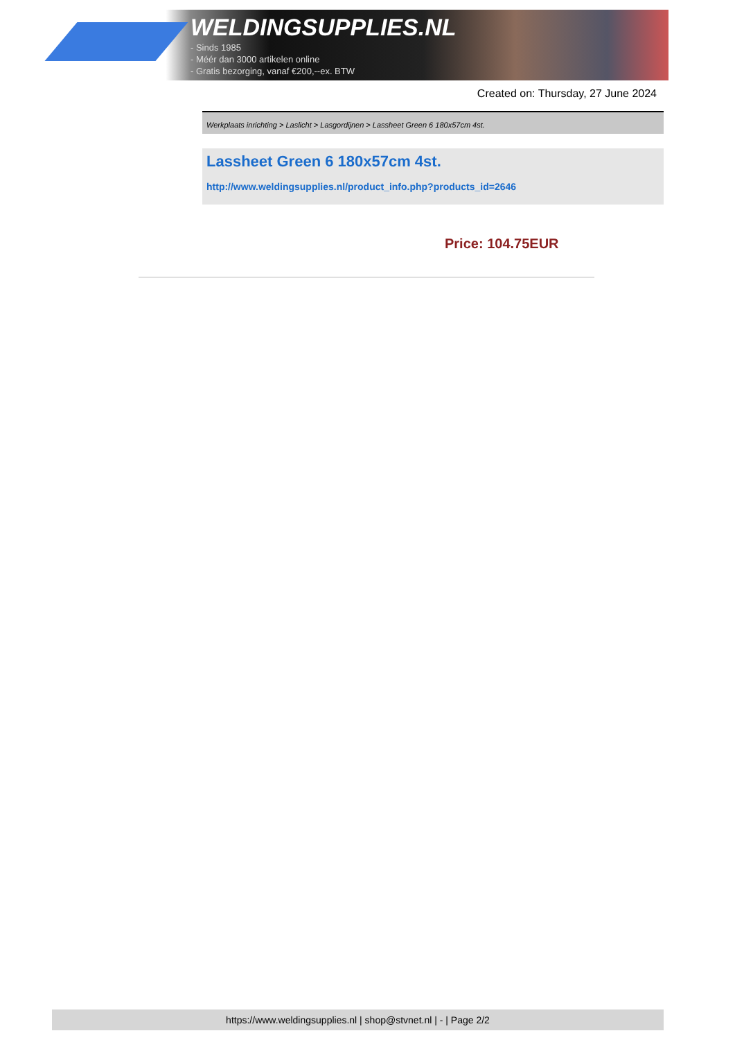WELDINGSUPPLIES.NL
- Sinds 1985
- Méér dan 3000 artikelen online
- Gratis bezorging, vanaf €200,--ex. BTW
Created on: Thursday, 27 June 2024
Werkplaats inrichting > Laslicht > Lasgordijnen > Lassheet Green 6 180x57cm 4st.
Lassheet Green 6 180x57cm 4st.
http://www.weldingsupplies.nl/product_info.php?products_id=2646
Price: 104.75EUR
https://www.weldingsupplies.nl | shop@stvnet.nl | - | Page 2/2